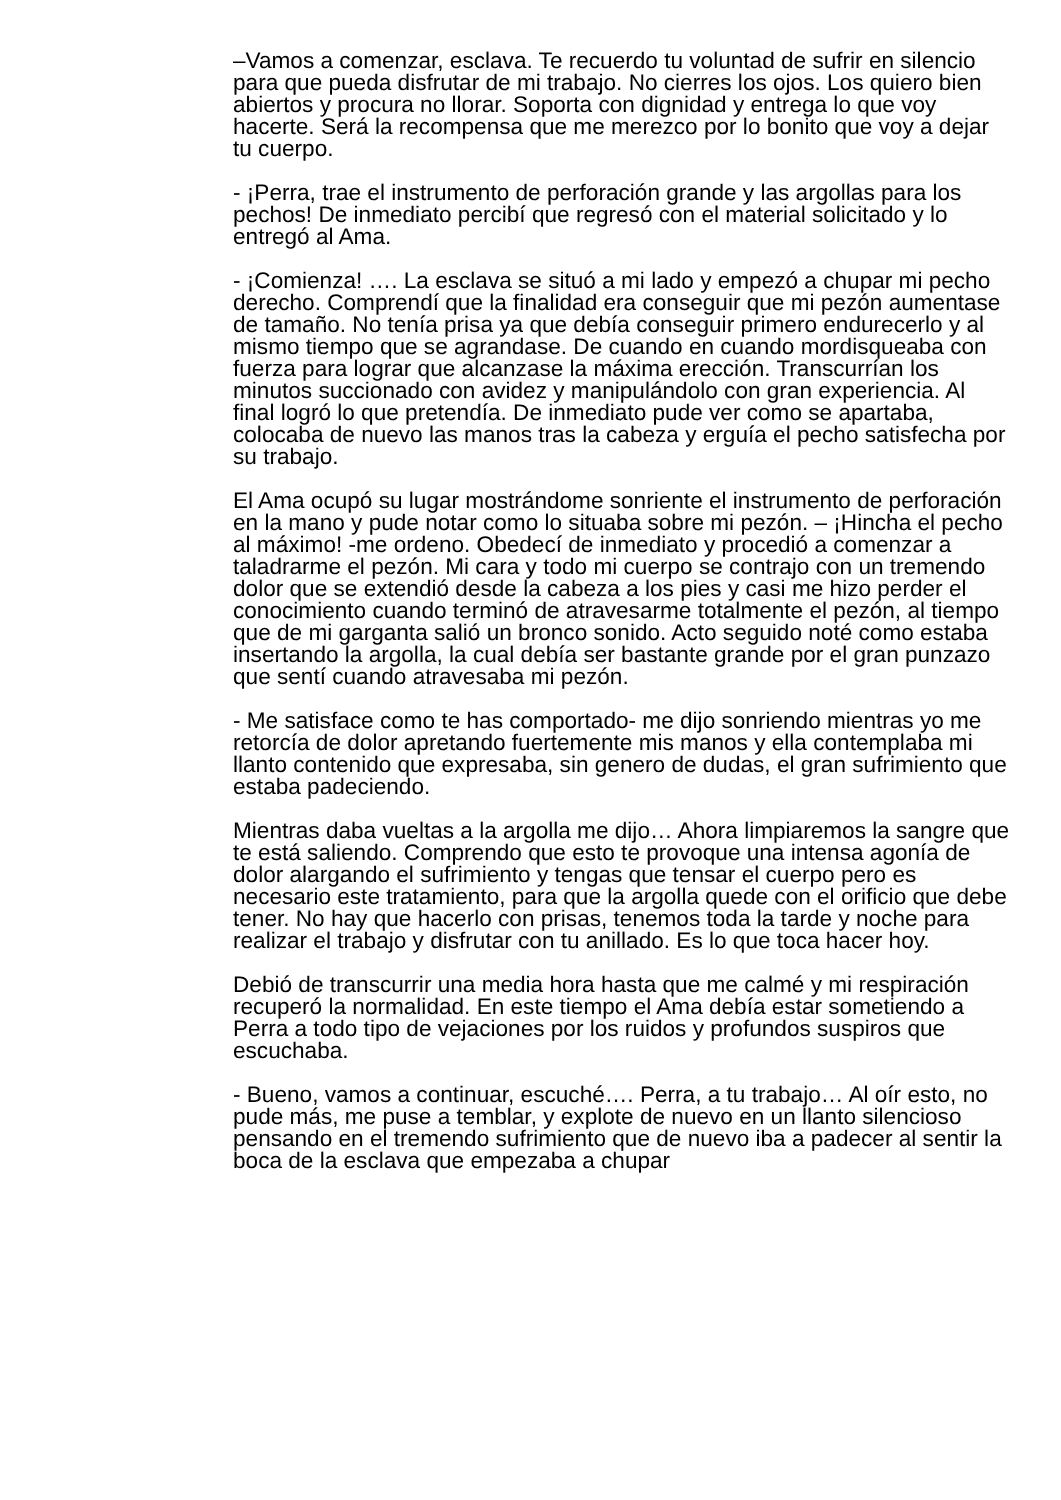–Vamos a comenzar, esclava. Te recuerdo tu voluntad de sufrir en silencio para que pueda disfrutar de mi trabajo. No cierres los ojos. Los quiero bien abiertos y procura no llorar. Soporta con dignidad y entrega lo que voy hacerte. Será la recompensa que me merezco por lo bonito que voy a dejar tu cuerpo.
- ¡Perra, trae el instrumento de perforación grande y las argollas para los pechos! De inmediato percibí que regresó con el material solicitado y lo entregó al Ama.
- ¡Comienza! …. La esclava se situó a mi lado y empezó a chupar mi pecho derecho. Comprendí que la finalidad era conseguir que mi pezón aumentase de tamaño. No tenía prisa ya que debía conseguir primero endurecerlo y al mismo tiempo que se agrandase. De cuando en cuando mordisqueaba con fuerza para lograr que alcanzase la máxima erección. Transcurrían los minutos succionado con avidez y manipulándolo con gran experiencia. Al final logró lo que pretendía. De inmediato pude ver como se apartaba, colocaba de nuevo las manos tras la cabeza y erguía el pecho satisfecha por su trabajo.
El Ama ocupó su lugar mostrándome sonriente el instrumento de perforación en la mano y pude notar como lo situaba sobre mi pezón. – ¡Hincha el pecho al máximo! -me ordeno. Obedecí de inmediato y procedió a comenzar a taladrarme el pezón. Mi cara y todo mi cuerpo se contrajo con un tremendo dolor que se extendió desde la cabeza a los pies y casi me hizo perder el conocimiento cuando terminó de atravesarme totalmente el pezón, al tiempo que de mi garganta salió un bronco sonido. Acto seguido noté como estaba insertando la argolla, la cual debía ser bastante grande por el gran punzazo que sentí cuando atravesaba mi pezón.
- Me satisface como te has comportado- me dijo sonriendo mientras yo me retorcía de dolor apretando fuertemente mis manos y ella contemplaba mi llanto contenido que expresaba, sin genero de dudas, el gran sufrimiento que estaba padeciendo.
Mientras daba vueltas a la argolla me dijo… Ahora limpiaremos la sangre que te está saliendo. Comprendo que esto te provoque una intensa agonía de dolor alargando el sufrimiento y tengas que tensar el cuerpo pero es necesario este tratamiento, para que la argolla quede con el orificio que debe tener. No hay que hacerlo con prisas, tenemos toda la tarde y noche para realizar el trabajo y disfrutar con tu anillado. Es lo que toca hacer hoy.
Debió de transcurrir una media hora hasta que me calmé y mi respiración recuperó la normalidad. En este tiempo el Ama debía estar sometiendo a Perra a todo tipo de vejaciones por los ruidos y profundos suspiros que escuchaba.
- Bueno, vamos a continuar, escuché…. Perra, a tu trabajo… Al oír esto, no pude más, me puse a temblar, y explote de nuevo en un llanto silencioso pensando en el tremendo sufrimiento que de nuevo iba a padecer al sentir la boca de la esclava que empezaba a chupar